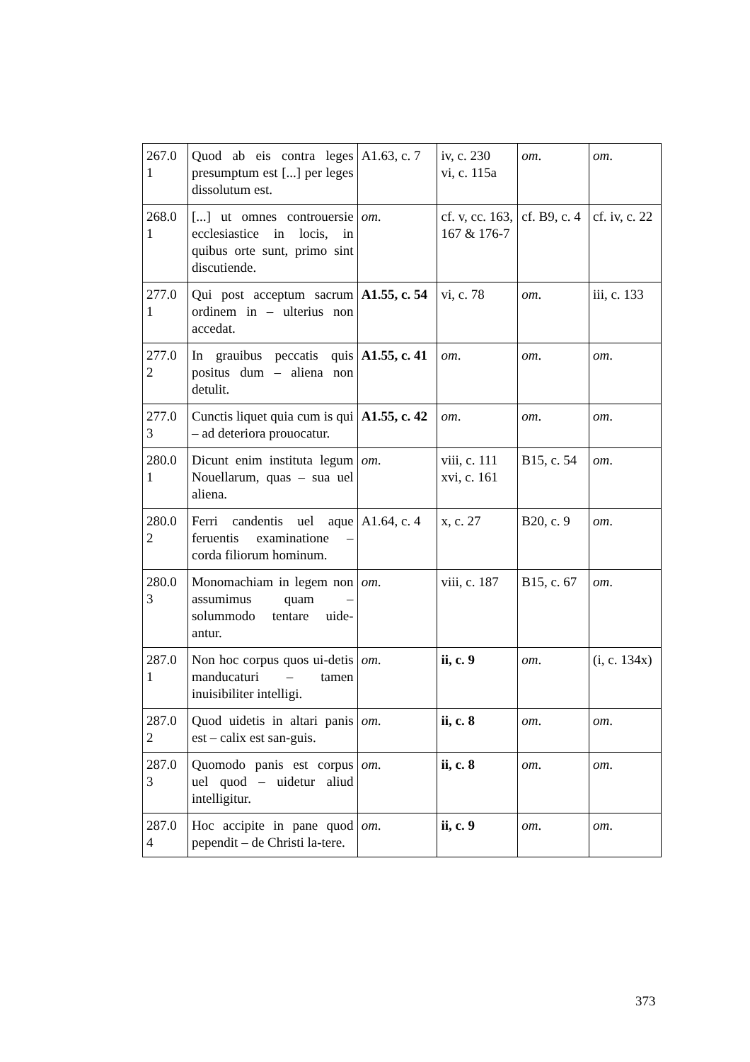| 267.0 1 | Quod ab eis contra leges presumptum est [...] per leges dissolutum est. | A1.63, c. 7 | iv, c. 230 vi, c. 115a | om . | om . |
| 268.0 1 | [...] ut omnes controuersie ecclesiastice in locis, in quibus orte sunt, primo sint discutiende. | om . | cf. v, cc. 163, 167 & 176-7 | cf. B9, c. 4 | cf. iv, c. 22 |
| 277.0 1 | Qui post acceptum sacrum ordinem in – ulterius non accedat. | A1.55, c. 54 | vi, c. 78 | om . | iii, c. 133 |
| 277.0 2 | In grauibus peccatis quis positus dum – aliena non detulit. | A1.55, c. 41 | om . | om . | om . |
| 277.0 3 | Cunctis liquet quia cum is qui – ad deteriora prouocatur. | A1.55, c. 42 | om . | om . | om . |
| 280.0 1 | Dicunt enim instituta legum Nouellarum, quas – sua uel aliena. | om . | viii, c. 111 xvi, c. 161 | B15, c. 54 | om . |
| 280.0 2 | Ferri candentis uel aque feruentis examinatione – corda filiorum hominum. | A1.64, c. 4 | x, c. 27 | B20, c. 9 | om . |
| 280.0 3 | Monomachiam in legem non assumimus quam – solummodo tentare uide-antur. | om . | viii, c. 187 | B15, c. 67 | om . |
| 287.0 1 | Non hoc corpus quos ui-detis manducaturi – tamen inuisibiliter intelligi. | om . | ii, c. 9 | om . | (i, c. 134x) |
| 287.0 2 | Quod uidetis in altari panis est – calix est san-guis. | om . | ii, c. 8 | om . | om . |
| 287.0 3 | Quomodo panis est corpus uel quod – uidetur aliud intelligitur. | om . | ii, c. 8 | om . | om . |
| 287.0 4 | Hoc accipite in pane quod pependit – de Christi la-tere. | om . | ii, c. 9 | om . | om . |
373